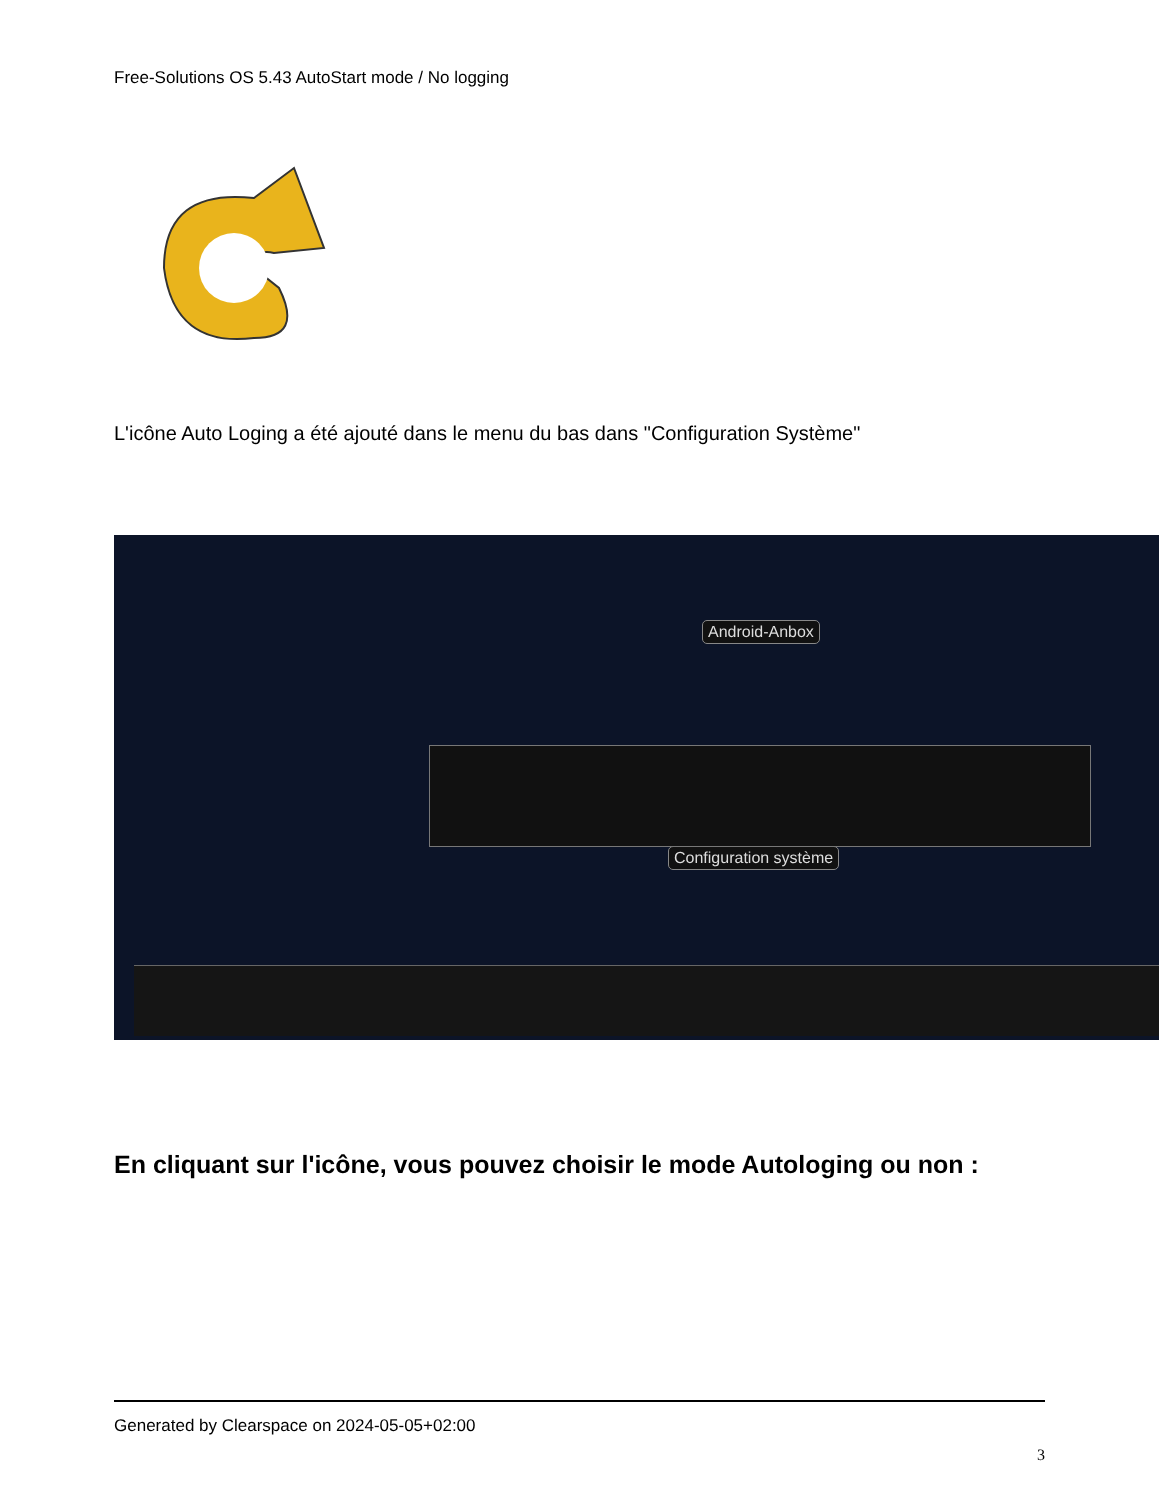Free-Solutions OS 5.43 AutoStart mode / No logging
L'icône Auto Loging a été ajouté dans le menu du bas dans "Configuration Système"
Android-Anbox
Configuration système
En cliquant sur l'icône, vous pouvez choisir le mode Autologing ou non :
Generated by Clearspace on 2024-05-05+02:00
3